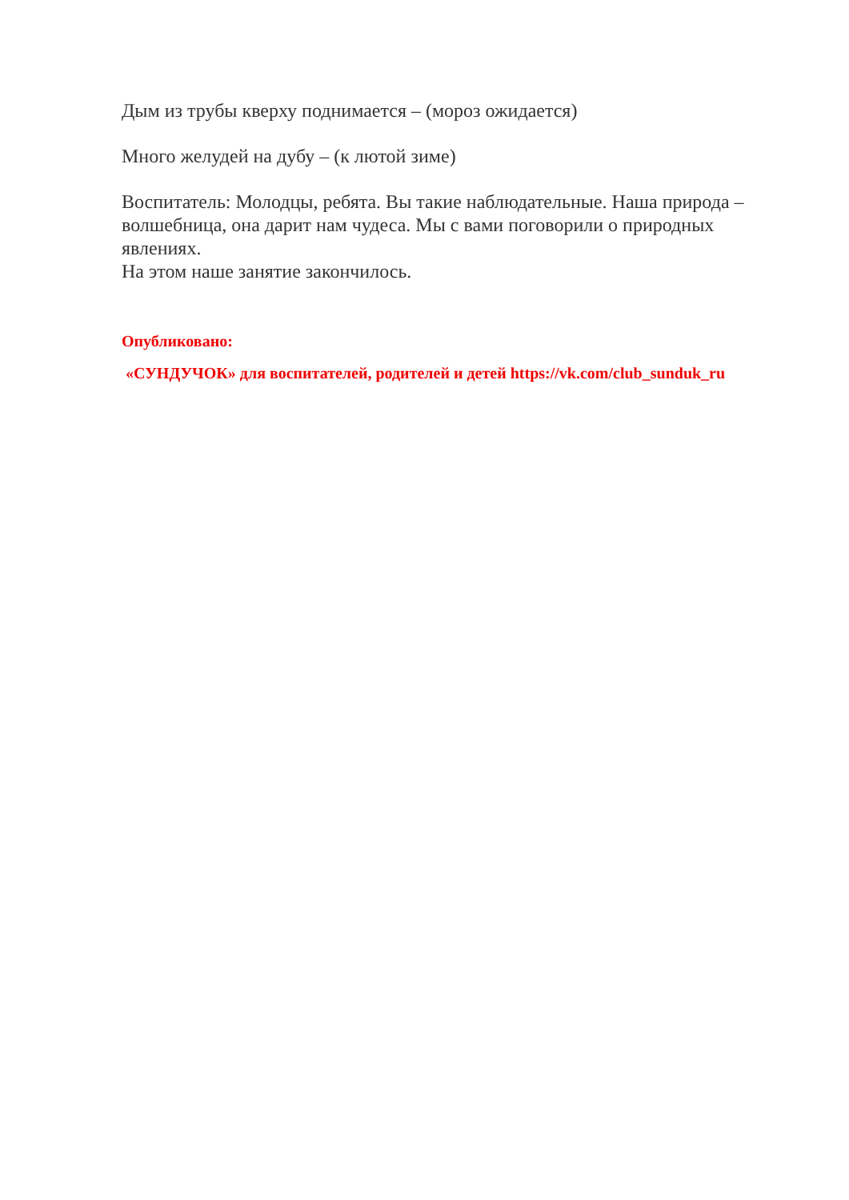Дым из трубы кверху поднимается – (мороз ожидается)
Много желудей на дубу – (к лютой зиме)
Воспитатель: Молодцы, ребята. Вы такие наблюдательные. Наша природа – волшебница, она дарит нам чудеса. Мы с вами поговорили о природных явлениях.
На этом наше занятие закончилось.
Опубликовано:
«СУНДУЧОК» для воспитателей, родителей и детей https://vk.com/club_sunduk_ru